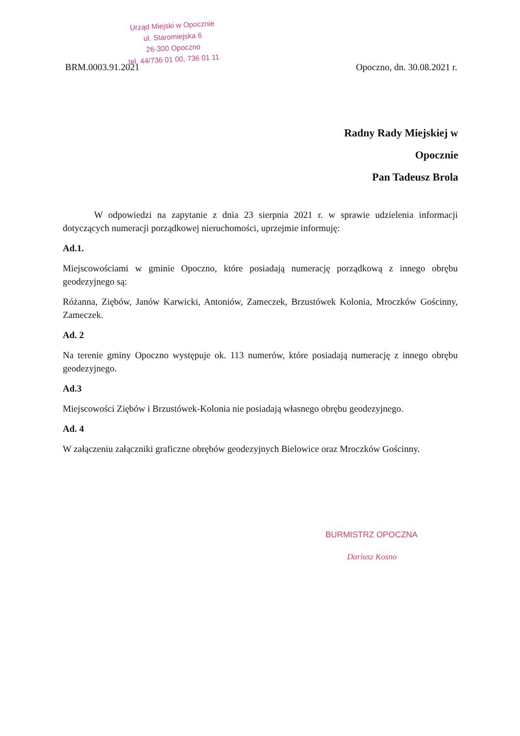Urząd Miejski w Opocznie
ul. Staromiejska 6
26-300 Opoczno
tel. 44/736 01 00, 736 01 11
BRM.0003.91.2021 Opoczno, dn. 30.08.2021 r.
Radny Rady Miejskiej w
Opocznie
Pan Tadeusz Brola
W odpowiedzi na zapytanie z dnia 23 sierpnia 2021 r. w sprawie udzielenia informacji dotyczących numeracji porządkowej nieruchomości, uprzejmie informuję:
Ad.1.
Miejscowościami w gminie Opoczno, które posiadają numerację porządkową z innego obrębu geodezyjnego są:
Różanna, Ziębów, Janów Karwicki, Antoniów, Zameczek, Brzustówek Kolonia, Mroczków Gościnny, Zameczek.
Ad. 2
Na terenie gminy Opoczno występuje ok. 113 numerów, które posiadają numerację z innego obrębu geodezyjnego.
Ad.3
Miejscowości Ziębów i Brzustówek-Kolonia nie posiadają własnego obrębu geodezyjnego.
Ad. 4
W załączeniu załączniki graficzne obrębów geodezyjnych Bielowice oraz Mroczków Gościnny.
BURMISTRZ OPOCZNA
Dariusz Kosno